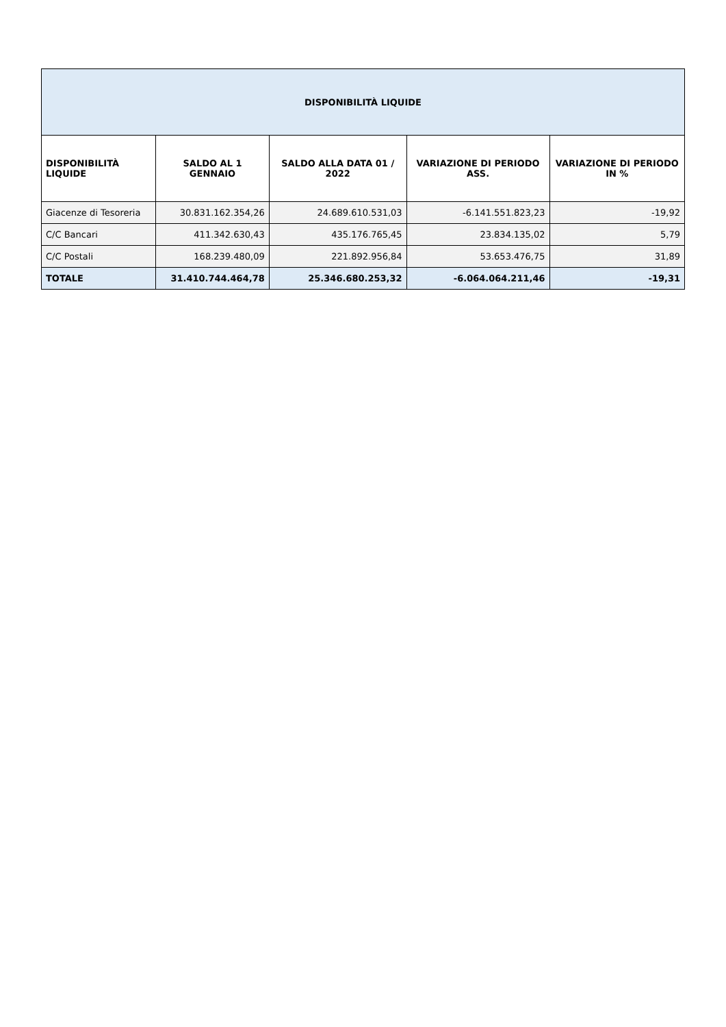| DISPONIBILITÀ LIQUIDE | | | | |
| --- | --- | --- | --- | --- |
| DISPONIBILITÀ LIQUIDE | SALDO AL 1 GENNAIO | SALDO ALLA DATA 01 / 2022 | VARIAZIONE DI PERIODO ASS. | VARIAZIONE DI PERIODO IN % |
| Giacenze di Tesoreria | 30.831.162.354,26 | 24.689.610.531,03 | -6.141.551.823,23 | -19,92 |
| C/C Bancari | 411.342.630,43 | 435.176.765,45 | 23.834.135,02 | 5,79 |
| C/C Postali | 168.239.480,09 | 221.892.956,84 | 53.653.476,75 | 31,89 |
| TOTALE | 31.410.744.464,78 | 25.346.680.253,32 | -6.064.064.211,46 | -19,31 |